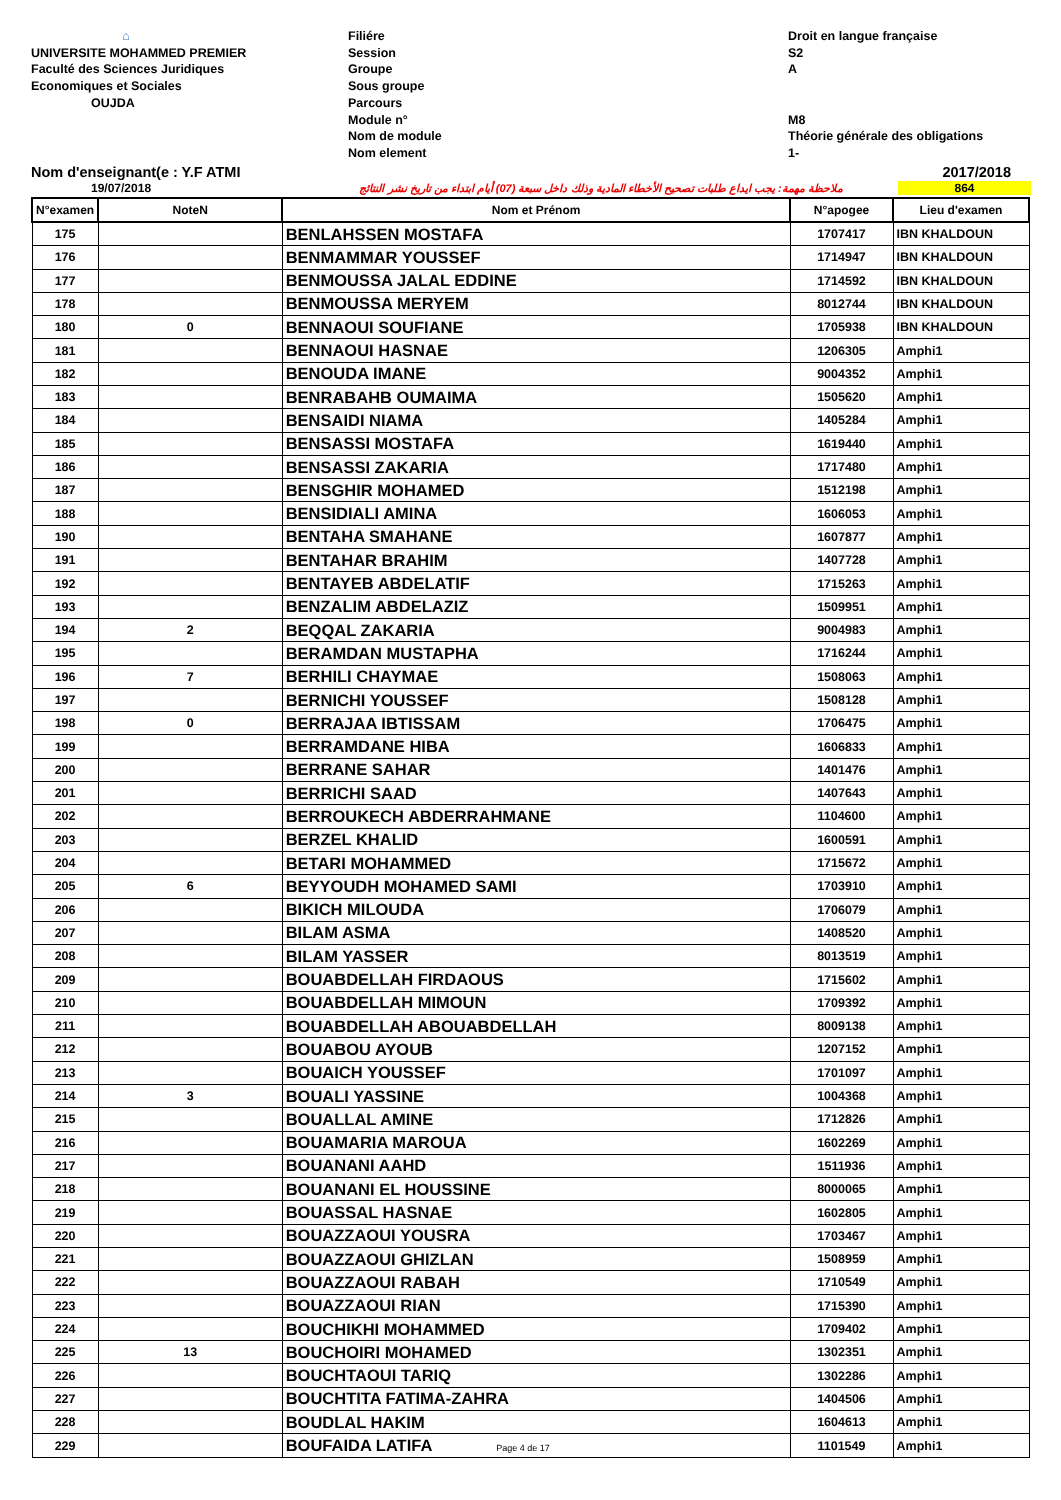⌂
UNIVERSITE MOHAMMED PREMIER
Faculté des Sciences Juridiques
Economiques et Sociales
OUJDA
Filiére
Session
Groupe
Sous groupe
Parcours
Module n°
Nom de module
Nom element
Droit en langue française
S2
A
M8
Théorie générale des obligations
1-
Nom d'enseignant(e : Y.F ATMI 2017/2018
19/07/2018 ملاحظة مهمة: يجب ايداع طلبات تصحيح الأخطاء المادية وذلك داخل سبعة (07) أيام ابتداء من تاريخ نشر النتائج 864
| N°examen | NoteN | Nom et Prénom | N°apogee | Lieu d'examen |
| --- | --- | --- | --- | --- |
| 175 | | BENLAHSSEN MOSTAFA | 1707417 | IBN KHALDOUN |
| 176 | | BENMAMMAR YOUSSEF | 1714947 | IBN KHALDOUN |
| 177 | | BENMOUSSA JALAL EDDINE | 1714592 | IBN KHALDOUN |
| 178 | | BENMOUSSA MERYEM | 8012744 | IBN KHALDOUN |
| 180 | 0 | BENNAOUI SOUFIANE | 1705938 | IBN KHALDOUN |
| 181 | | BENNAOUI HASNAE | 1206305 | Amphi1 |
| 182 | | BENOUDA IMANE | 9004352 | Amphi1 |
| 183 | | BENRABAHB OUMAIMA | 1505620 | Amphi1 |
| 184 | | BENSAIDI NIAMA | 1405284 | Amphi1 |
| 185 | | BENSASSI MOSTAFA | 1619440 | Amphi1 |
| 186 | | BENSASSI ZAKARIA | 1717480 | Amphi1 |
| 187 | | BENSGHIR MOHAMED | 1512198 | Amphi1 |
| 188 | | BENSIDIALI AMINA | 1606053 | Amphi1 |
| 190 | | BENTAHA SMAHANE | 1607877 | Amphi1 |
| 191 | | BENTAHAR BRAHIM | 1407728 | Amphi1 |
| 192 | | BENTAYEB ABDELATIF | 1715263 | Amphi1 |
| 193 | | BENZALIM ABDELAZIZ | 1509951 | Amphi1 |
| 194 | 2 | BEQQAL ZAKARIA | 9004983 | Amphi1 |
| 195 | | BERAMDAN MUSTAPHA | 1716244 | Amphi1 |
| 196 | 7 | BERHILI CHAYMAE | 1508063 | Amphi1 |
| 197 | | BERNICHI YOUSSEF | 1508128 | Amphi1 |
| 198 | 0 | BERRAJAA IBTISSAM | 1706475 | Amphi1 |
| 199 | | BERRAMDANE HIBA | 1606833 | Amphi1 |
| 200 | | BERRANE SAHAR | 1401476 | Amphi1 |
| 201 | | BERRICHI SAAD | 1407643 | Amphi1 |
| 202 | | BERROUKECH ABDERRAHMANE | 1104600 | Amphi1 |
| 203 | | BERZEL KHALID | 1600591 | Amphi1 |
| 204 | | BETARI MOHAMMED | 1715672 | Amphi1 |
| 205 | 6 | BEYYOUDH MOHAMED SAMI | 1703910 | Amphi1 |
| 206 | | BIKICH MILOUDA | 1706079 | Amphi1 |
| 207 | | BILAM ASMA | 1408520 | Amphi1 |
| 208 | | BILAM YASSER | 8013519 | Amphi1 |
| 209 | | BOUABDELLAH FIRDAOUS | 1715602 | Amphi1 |
| 210 | | BOUABDELLAH MIMOUN | 1709392 | Amphi1 |
| 211 | | BOUABDELLAH ABOUABDELLAH | 8009138 | Amphi1 |
| 212 | | BOUABOU AYOUB | 1207152 | Amphi1 |
| 213 | | BOUAICH YOUSSEF | 1701097 | Amphi1 |
| 214 | 3 | BOUALI YASSINE | 1004368 | Amphi1 |
| 215 | | BOUALLAL AMINE | 1712826 | Amphi1 |
| 216 | | BOUAMARIA MAROUA | 1602269 | Amphi1 |
| 217 | | BOUANANI AAHD | 1511936 | Amphi1 |
| 218 | | BOUANANI EL HOUSSINE | 8000065 | Amphi1 |
| 219 | | BOUASSAL HASNAE | 1602805 | Amphi1 |
| 220 | | BOUAZZAOUI YOUSRA | 1703467 | Amphi1 |
| 221 | | BOUAZZAOUI GHIZLAN | 1508959 | Amphi1 |
| 222 | | BOUAZZAOUI RABAH | 1710549 | Amphi1 |
| 223 | | BOUAZZAOUI RIAN | 1715390 | Amphi1 |
| 224 | | BOUCHIKHI MOHAMMED | 1709402 | Amphi1 |
| 225 | 13 | BOUCHOIRI MOHAMED | 1302351 | Amphi1 |
| 226 | | BOUCHTAOUI TARIQ | 1302286 | Amphi1 |
| 227 | | BOUCHTITA FATIMA-ZAHRA | 1404506 | Amphi1 |
| 228 | | BOUDLAL HAKIM | 1604613 | Amphi1 |
| 229 | | BOUFAIDA LATIFA Page 4 de 17 | 1101549 | Amphi1 |